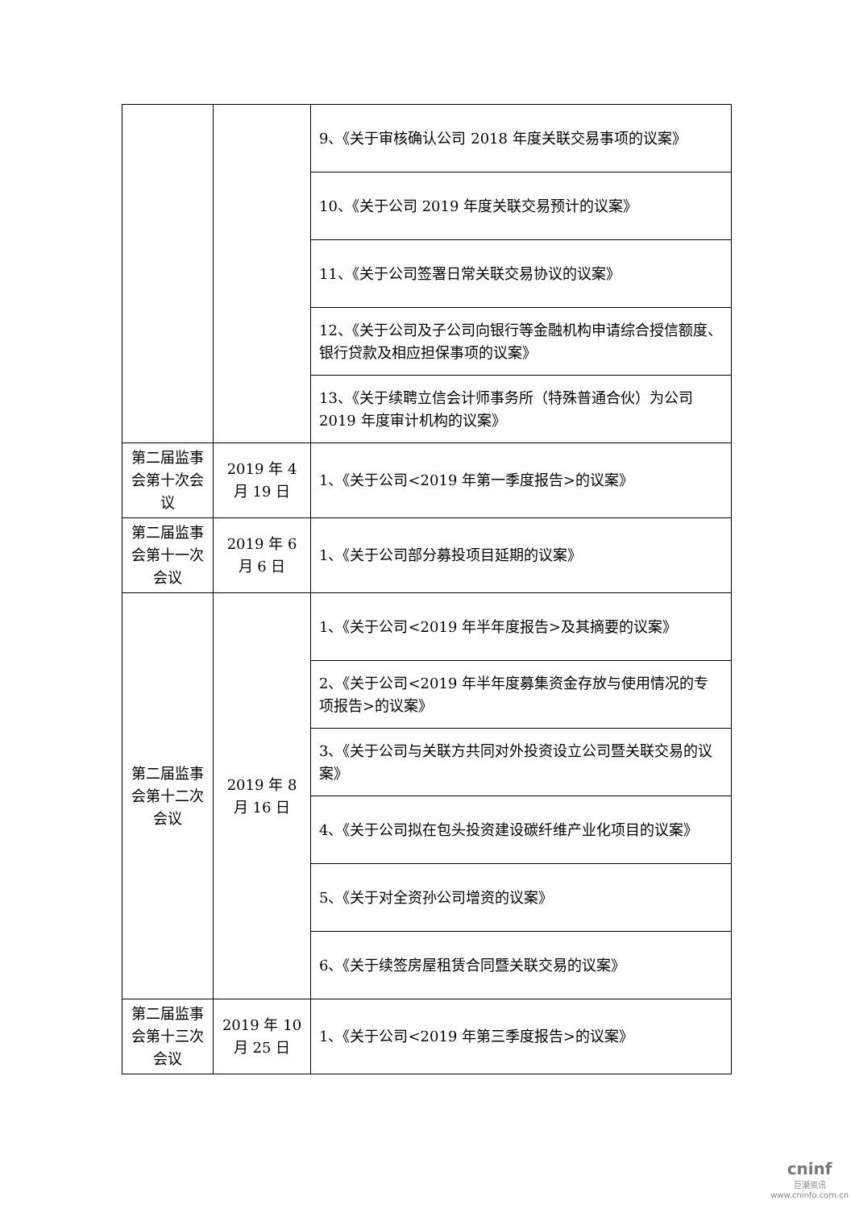| | | 9、《关于审核确认公司 2018 年度关联交易事项的议案》 |
| | | 10、《关于公司 2019 年度关联交易预计的议案》 |
| | | 11、《关于公司签署日常关联交易协议的议案》 |
| | | 12、《关于公司及子公司向银行等金融机构申请综合授信额度、银行贷款及相应担保事项的议案》 |
| | | 13、《关于续聘立信会计师事务所（特殊普通合伙）为公司 2019 年度审计机构的议案》 |
| 第二届监事会第十次会议 | 2019 年 4 月 19 日 | 1、《关于公司<2019 年第一季度报告>的议案》 |
| 第二届监事会第十一次会议 | 2019 年 6 月 6 日 | 1、《关于公司部分募投项目延期的议案》 |
| 第二届监事会第十二次会议 | 2019 年 8 月 16 日 | 1、《关于公司<2019 年半年度报告>及其摘要的议案》 |
| | | 2、《关于公司<2019 年半年度募集资金存放与使用情况的专项报告>的议案》 |
| | | 3、《关于公司与关联方共同对外投资设立公司暨关联交易的议案》 |
| | | 4、《关于公司拟在包头投资建设碳纤维产业化项目的议案》 |
| | | 5、《关于对全资孙公司增资的议案》 |
| | | 6、《关于续签房屋租赁合同暨关联交易的议案》 |
| 第二届监事会第十三次会议 | 2019 年 10 月 25 日 | 1、《关于公司<2019 年第三季度报告>的议案》 |
cninf
巨潮资讯
www.cninfo.com.cn